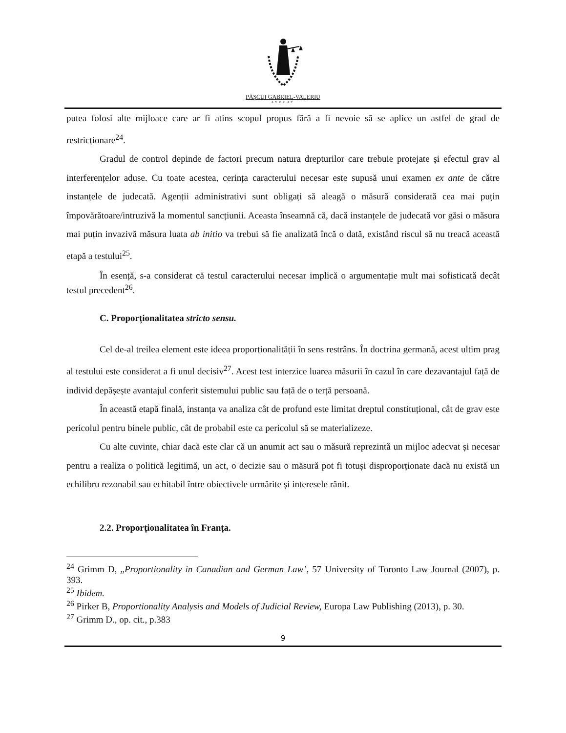PĂȘCUI GABRIEL-VALERIU
AVOCAT
putea folosi alte mijloace care ar fi atins scopul propus fără a fi nevoie să se aplice un astfel de grad de restricționare<sup>24</sup>.
Gradul de control depinde de factori precum natura drepturilor care trebuie protejate și efectul grav al interferențelor aduse. Cu toate acestea, cerința caracterului necesar este supusă unui examen ex ante de către instanțele de judecată. Agenții administrativi sunt obligați să aleagă o măsură considerată cea mai puțin împovărătoare/intruzivă la momentul sancțiunii. Aceasta înseamnă că, dacă instanțele de judecată vor găsi o măsura mai puțin invazivă măsura luata ab initio va trebui să fie analizată încă o dată, existând riscul să nu treacă această etapă a testului<sup>25</sup>.
În esență, s-a considerat că testul caracterului necesar implică o argumentație mult mai sofisticată decât testul precedent<sup>26</sup>.
C. Proporționalitatea stricto sensu.
Cel de-al treilea element este ideea proporționalității în sens restrâns. În doctrina germană, acest ultim prag al testului este considerat a fi unul decisiv<sup>27</sup>. Acest test interzice luarea măsurii în cazul în care dezavantajul față de individ depășește avantajul conferit sistemului public sau față de o terță persoană.
În această etapă finală, instanța va analiza cât de profund este limitat dreptul constituțional, cât de grav este pericolul pentru binele public, cât de probabil este ca pericolul să se materializeze.
Cu alte cuvinte, chiar dacă este clar că un anumit act sau o măsură reprezintă un mijloc adecvat și necesar pentru a realiza o politică legitimă, un act, o decizie sau o măsură pot fi totuși disproporționate dacă nu există un echilibru rezonabil sau echitabil între obiectivele urmărite și interesele rănit.
2.2. Proporționalitatea în Franța.
<sup>24</sup> Grimm D, „Proportionality in Canadian and German Law’, 57 University of Toronto Law Journal (2007), p. 393.
<sup>25</sup> Ibidem.
<sup>26</sup> Pirker B, Proportionality Analysis and Models of Judicial Review, Europa Law Publishing (2013), p. 30.
<sup>27</sup> Grimm D., op. cit., p.383
9